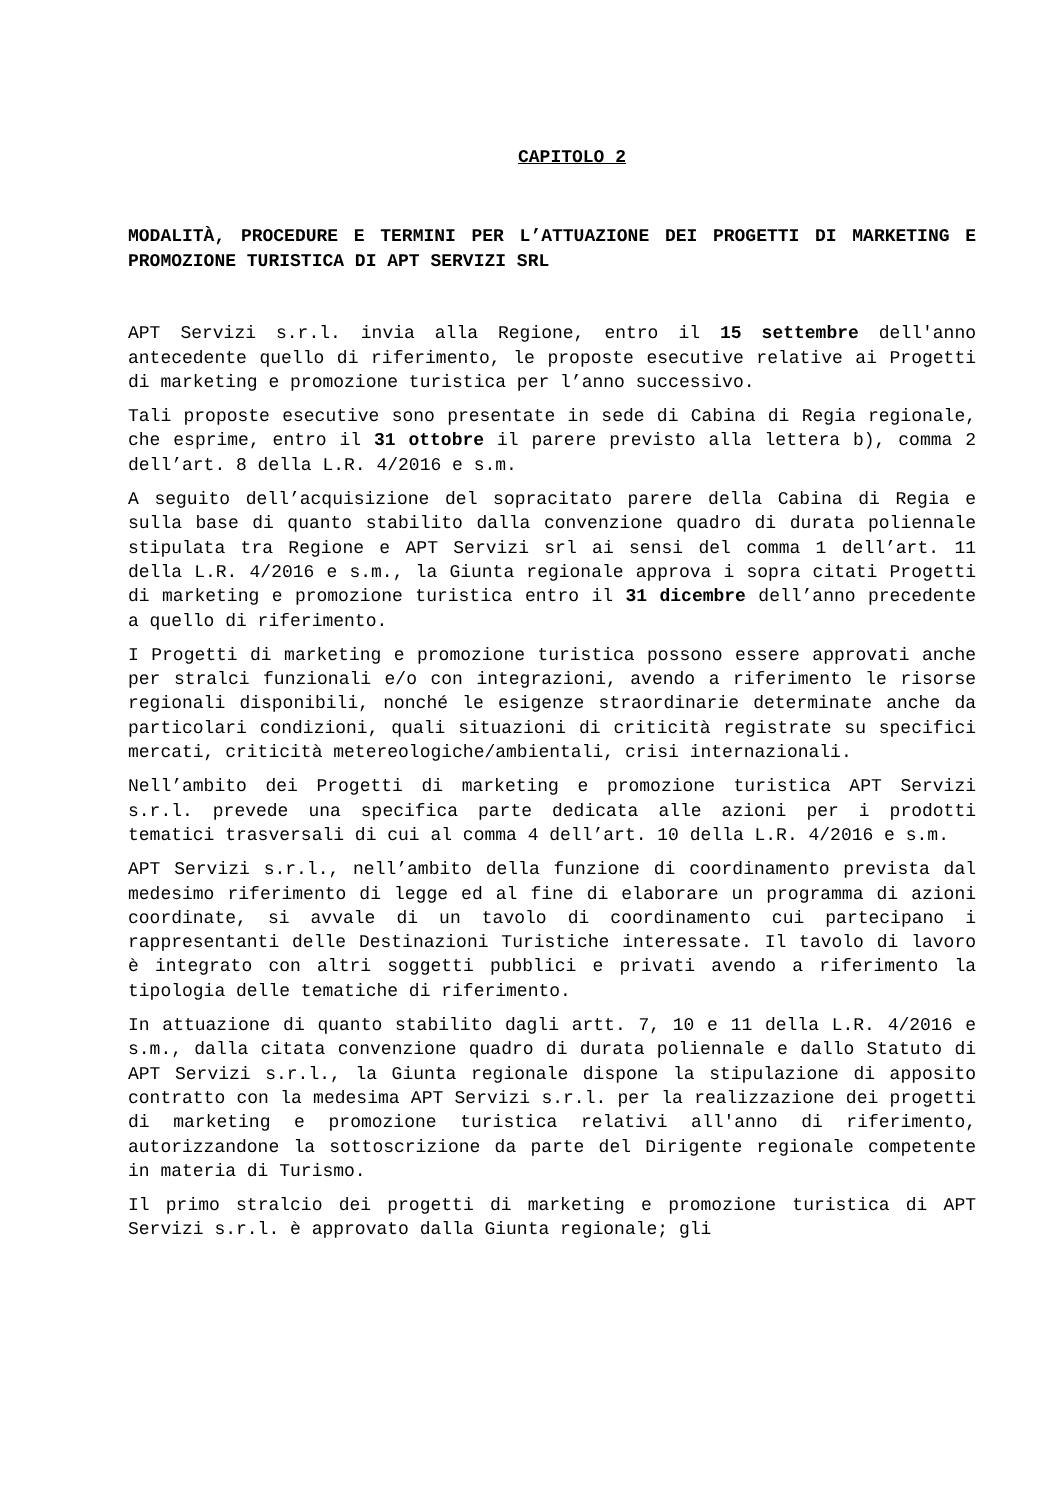CAPITOLO 2
MODALITÀ, PROCEDURE E TERMINI PER L’ATTUAZIONE DEI PROGETTI DI MARKETING E PROMOZIONE TURISTICA DI APT SERVIZI SRL
APT Servizi s.r.l. invia alla Regione, entro il 15 settembre dell'anno antecedente quello di riferimento, le proposte esecutive relative ai Progetti di marketing e promozione turistica per l’anno successivo.
Tali proposte esecutive sono presentate in sede di Cabina di Regia regionale, che esprime, entro il 31 ottobre il parere previsto alla lettera b), comma 2 dell’art. 8 della L.R. 4/2016 e s.m.
A seguito dell’acquisizione del sopracitato parere della Cabina di Regia e sulla base di quanto stabilito dalla convenzione quadro di durata poliennale stipulata tra Regione e APT Servizi srl ai sensi del comma 1 dell’art. 11 della L.R. 4/2016 e s.m., la Giunta regionale approva i sopra citati Progetti di marketing e promozione turistica entro il 31 dicembre dell’anno precedente a quello di riferimento.
I Progetti di marketing e promozione turistica possono essere approvati anche per stralci funzionali e/o con integrazioni, avendo a riferimento le risorse regionali disponibili, nonché le esigenze straordinarie determinate anche da particolari condizioni, quali situazioni di criticità registrate su specifici mercati, criticità metereologiche/ambientali, crisi internazionali.
Nell’ambito dei Progetti di marketing e promozione turistica APT Servizi s.r.l. prevede una specifica parte dedicata alle azioni per i prodotti tematici trasversali di cui al comma 4 dell’art. 10 della L.R. 4/2016 e s.m.
APT Servizi s.r.l., nell’ambito della funzione di coordinamento prevista dal medesimo riferimento di legge ed al fine di elaborare un programma di azioni coordinate, si avvale di un tavolo di coordinamento cui partecipano i rappresentanti delle Destinazioni Turistiche interessate. Il tavolo di lavoro è integrato con altri soggetti pubblici e privati avendo a riferimento la tipologia delle tematiche di riferimento.
In attuazione di quanto stabilito dagli artt. 7, 10 e 11 della L.R. 4/2016 e s.m., dalla citata convenzione quadro di durata poliennale e dallo Statuto di APT Servizi s.r.l., la Giunta regionale dispone la stipulazione di apposito contratto con la medesima APT Servizi s.r.l. per la realizzazione dei progetti di marketing e promozione turistica relativi all'anno di riferimento, autorizzandone la sottoscrizione da parte del Dirigente regionale competente in materia di Turismo.
Il primo stralcio dei progetti di marketing e promozione turistica di APT Servizi s.r.l. è approvato dalla Giunta regionale; gli